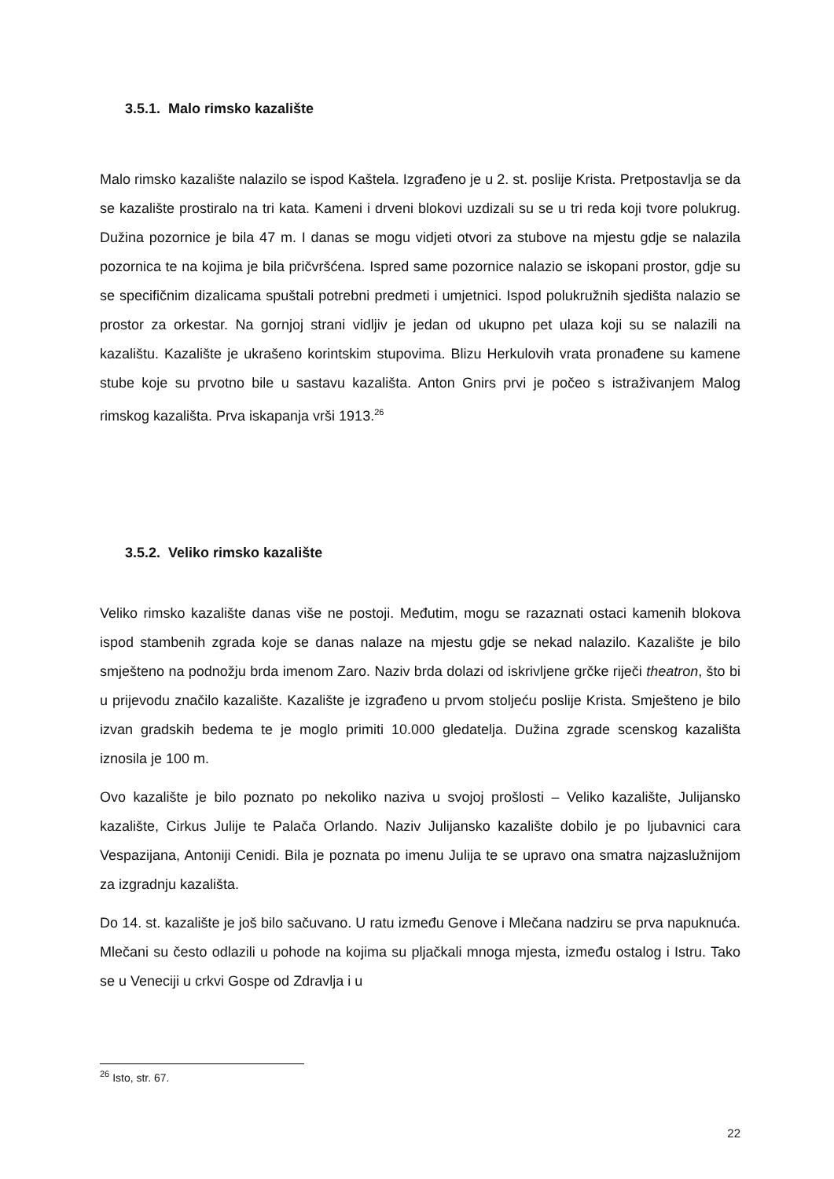3.5.1. Malo rimsko kazalište
Malo rimsko kazalište nalazilo se ispod Kaštela. Izgrađeno je u 2. st. poslije Krista. Pretpostavlja se da se kazalište prostiralo na tri kata. Kameni i drveni blokovi uzdizali su se u tri reda koji tvore polukrug. Dužina pozornice je bila 47 m. I danas se mogu vidjeti otvori za stubove na mjestu gdje se nalazila pozornica te na kojima je bila pričvršćena. Ispred same pozornice nalazio se iskopani prostor, gdje su se specifičnim dizalicama spuštali potrebni predmeti i umjetnici. Ispod polukružnih sjedišta nalazio se prostor za orkestar. Na gornjoj strani vidljiv je jedan od ukupno pet ulaza koji su se nalazili na kazalištu. Kazalište je ukrašeno korintskim stupovima. Blizu Herkulovih vrata pronađene su kamene stube koje su prvotno bile u sastavu kazališta. Anton Gnirs prvi je počeo s istraživanjem Malog rimskog kazališta. Prva iskapanja vrši 1913.<sup>26</sup>
3.5.2. Veliko rimsko kazalište
Veliko rimsko kazalište danas više ne postoji. Međutim, mogu se razaznati ostaci kamenih blokova ispod stambenih zgrada koje se danas nalaze na mjestu gdje se nekad nalazilo. Kazalište je bilo smješteno na podnožju brda imenom Zaro. Naziv brda dolazi od iskrivljene grčke riječi theatron, što bi u prijevodu značilo kazalište. Kazalište je izgrađeno u prvom stoljeću poslije Krista. Smješteno je bilo izvan gradskih bedema te je moglo primiti 10.000 gledatelja. Dužina zgrade scenskog kazališta iznosila je 100 m.
Ovo kazalište je bilo poznato po nekoliko naziva u svojoj prošlosti – Veliko kazalište, Julijansko kazalište, Cirkus Julije te Palača Orlando. Naziv Julijansko kazalište dobilo je po ljubavnici cara Vespazijana, Antoniji Cenidi. Bila je poznata po imenu Julija te se upravo ona smatra najzaslužnijom za izgradnju kazališta.
Do 14. st. kazalište je još bilo sačuvano. U ratu između Genove i Mlečana nadziru se prva napuknuća. Mlečani su često odlazili u pohode na kojima su pljačkali mnoga mjesta, između ostalog i Istru. Tako se u Veneciji u crkvi Gospe od Zdravlja i u
<sup>26</sup> Isto, str. 67.
22